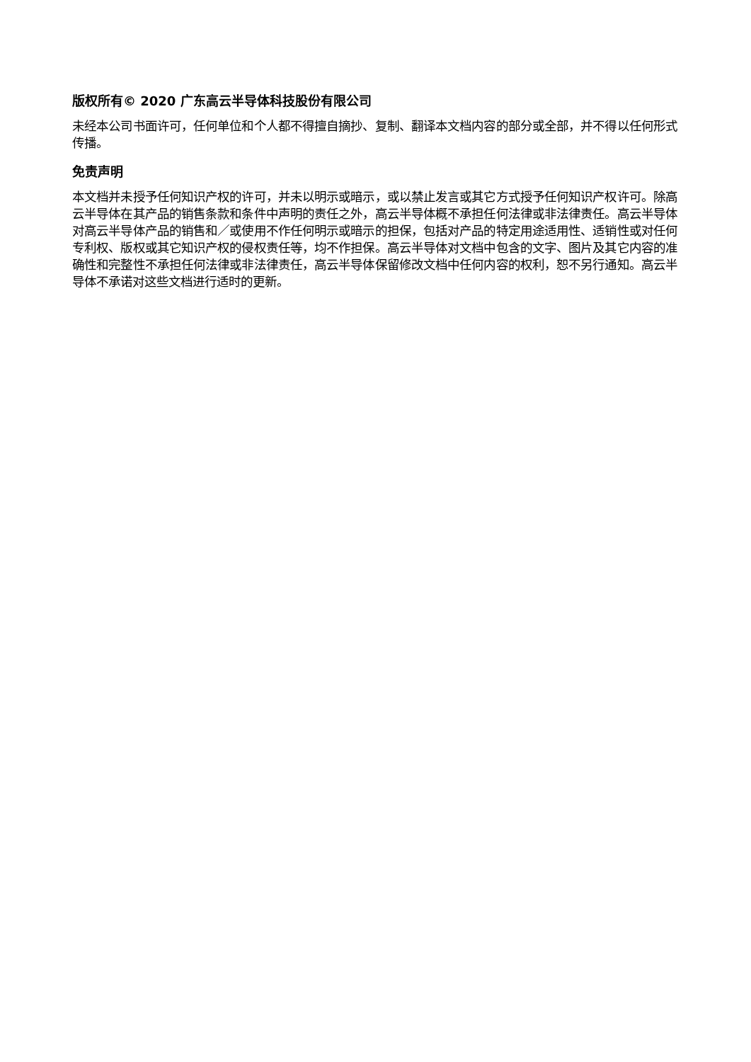版权所有© 2020 广东高云半导体科技股份有限公司
未经本公司书面许可，任何单位和个人都不得擅自摘抄、复制、翻译本文档内容的部分或全部，并不得以任何形式传播。
免责声明
本文档并未授予任何知识产权的许可，并未以明示或暗示，或以禁止发言或其它方式授予任何知识产权许可。除高云半导体在其产品的销售条款和条件中声明的责任之外，高云半导体概不承担任何法律或非法律责任。高云半导体对高云半导体产品的销售和／或使用不作任何明示或暗示的担保，包括对产品的特定用途适用性、适销性或对任何专利权、版权或其它知识产权的侵权责任等，均不作担保。高云半导体对文档中包含的文字、图片及其它内容的准确性和完整性不承担任何法律或非法律责任，高云半导体保留修改文档中任何内容的权利，恕不另行通知。高云半导体不承诺对这些文档进行适时的更新。